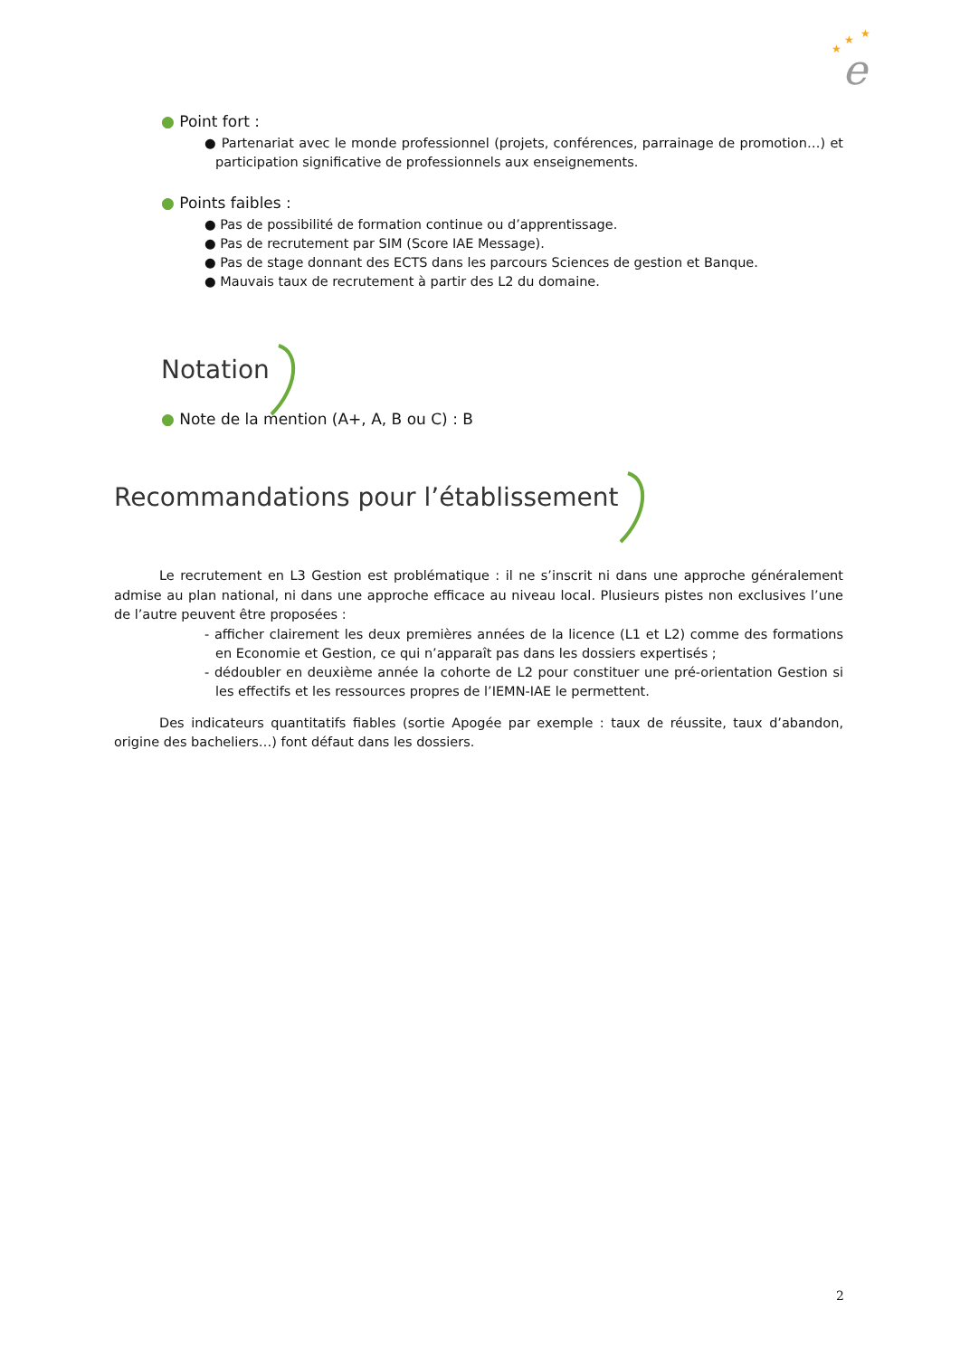★
★
★
e
● Point fort :
● Partenariat avec le monde professionnel (projets, conférences, parrainage de promotion…) et participation significative de professionnels aux enseignements.
● Points faibles :
● Pas de possibilité de formation continue ou d’apprentissage.
● Pas de recrutement par SIM (Score IAE Message).
● Pas de stage donnant des ECTS dans les parcours Sciences de gestion et Banque.
● Mauvais taux de recrutement à partir des L2 du domaine.
Notation
● Note de la mention (A+, A, B ou C) : B
Recommandations pour l’établissement
Le recrutement en L3 Gestion est problématique : il ne s’inscrit ni dans une approche généralement admise au plan national, ni dans une approche efficace au niveau local. Plusieurs pistes non exclusives l’une de l’autre peuvent être proposées :
- afficher clairement les deux premières années de la licence (L1 et L2) comme des formations en Economie et Gestion, ce qui n’apparaît pas dans les dossiers expertisés ;
- dédoubler en deuxième année la cohorte de L2 pour constituer une pré-orientation Gestion si les effectifs et les ressources propres de l’IEMN-IAE le permettent.
Des indicateurs quantitatifs fiables (sortie Apogée par exemple : taux de réussite, taux d’abandon, origine des bacheliers…) font défaut dans les dossiers.
2